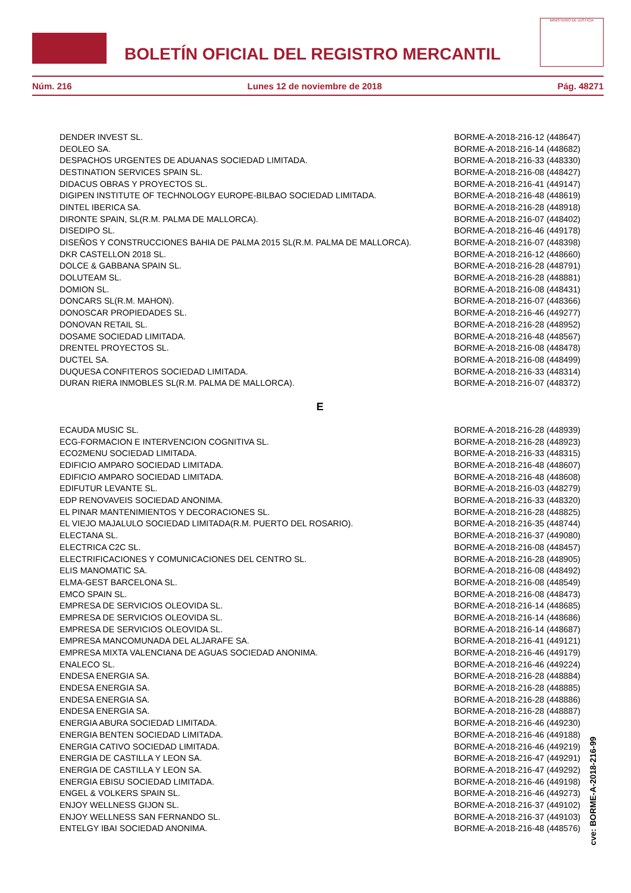BOLETÍN OFICIAL DEL REGISTRO MERCANTIL
MINISTERIO DE JUSTICIA
Núm. 216 Lunes 12 de noviembre de 2018 Pág. 48271
| DENDER INVEST SL. | BORME-A-2018-216-12 (448647) |
| DEOLEO SA. | BORME-A-2018-216-14 (448682) |
| DESPACHOS URGENTES DE ADUANAS SOCIEDAD LIMITADA. | BORME-A-2018-216-33 (448330) |
| DESTINATION SERVICES SPAIN SL. | BORME-A-2018-216-08 (448427) |
| DIDACUS OBRAS Y PROYECTOS SL. | BORME-A-2018-216-41 (449147) |
| DIGIPEN INSTITUTE OF TECHNOLOGY EUROPE-BILBAO SOCIEDAD LIMITADA. | BORME-A-2018-216-48 (448619) |
| DINTEL IBERICA SA. | BORME-A-2018-216-28 (448918) |
| DIRONTE SPAIN, SL(R.M. PALMA DE MALLORCA). | BORME-A-2018-216-07 (448402) |
| DISEDIPO SL. | BORME-A-2018-216-46 (449178) |
| DISEÑOS Y CONSTRUCCIONES BAHIA DE PALMA 2015 SL(R.M. PALMA DE MALLORCA). | BORME-A-2018-216-07 (448398) |
| DKR CASTELLON 2018 SL. | BORME-A-2018-216-12 (448660) |
| DOLCE & GABBANA SPAIN SL. | BORME-A-2018-216-28 (448791) |
| DOLUTEAM SL. | BORME-A-2018-216-28 (448881) |
| DOMION SL. | BORME-A-2018-216-08 (448431) |
| DONCARS SL(R.M. MAHON). | BORME-A-2018-216-07 (448366) |
| DONOSCAR PROPIEDADES SL. | BORME-A-2018-216-46 (449277) |
| DONOVAN RETAIL SL. | BORME-A-2018-216-28 (448952) |
| DOSAME SOCIEDAD LIMITADA. | BORME-A-2018-216-48 (448567) |
| DRENTEL PROYECTOS SL. | BORME-A-2018-216-08 (448478) |
| DUCTEL SA. | BORME-A-2018-216-08 (448499) |
| DUQUESA CONFITEROS SOCIEDAD LIMITADA. | BORME-A-2018-216-33 (448314) |
| DURAN RIERA INMOBLES SL(R.M. PALMA DE MALLORCA). | BORME-A-2018-216-07 (448372) |
E
| ECAUDA MUSIC SL. | BORME-A-2018-216-28 (448939) |
| ECG-FORMACION E INTERVENCION COGNITIVA SL. | BORME-A-2018-216-28 (448923) |
| ECO2MENU SOCIEDAD LIMITADA. | BORME-A-2018-216-33 (448315) |
| EDIFICIO AMPARO SOCIEDAD LIMITADA. | BORME-A-2018-216-48 (448607) |
| EDIFICIO AMPARO SOCIEDAD LIMITADA. | BORME-A-2018-216-48 (448608) |
| EDIFUTUR LEVANTE SL. | BORME-A-2018-216-03 (448279) |
| EDP RENOVAVEIS SOCIEDAD ANONIMA. | BORME-A-2018-216-33 (448320) |
| EL PINAR MANTENIMIENTOS Y DECORACIONES SL. | BORME-A-2018-216-28 (448825) |
| EL VIEJO MAJALULO SOCIEDAD LIMITADA(R.M. PUERTO DEL ROSARIO). | BORME-A-2018-216-35 (448744) |
| ELECTANA SL. | BORME-A-2018-216-37 (449080) |
| ELECTRICA C2C SL. | BORME-A-2018-216-08 (448457) |
| ELECTRIFICACIONES Y COMUNICACIONES DEL CENTRO SL. | BORME-A-2018-216-28 (448905) |
| ELIS MANOMATIC SA. | BORME-A-2018-216-08 (448492) |
| ELMA-GEST BARCELONA SL. | BORME-A-2018-216-08 (448549) |
| EMCO SPAIN SL. | BORME-A-2018-216-08 (448473) |
| EMPRESA DE SERVICIOS OLEOVIDA SL. | BORME-A-2018-216-14 (448685) |
| EMPRESA DE SERVICIOS OLEOVIDA SL. | BORME-A-2018-216-14 (448686) |
| EMPRESA DE SERVICIOS OLEOVIDA SL. | BORME-A-2018-216-14 (448687) |
| EMPRESA MANCOMUNADA DEL ALJARAFE SA. | BORME-A-2018-216-41 (449121) |
| EMPRESA MIXTA VALENCIANA DE AGUAS SOCIEDAD ANONIMA. | BORME-A-2018-216-46 (449179) |
| ENALECO SL. | BORME-A-2018-216-46 (449224) |
| ENDESA ENERGIA SA. | BORME-A-2018-216-28 (448884) |
| ENDESA ENERGIA SA. | BORME-A-2018-216-28 (448885) |
| ENDESA ENERGIA SA. | BORME-A-2018-216-28 (448886) |
| ENDESA ENERGIA SA. | BORME-A-2018-216-28 (448887) |
| ENERGIA ABURA SOCIEDAD LIMITADA. | BORME-A-2018-216-46 (449230) |
| ENERGIA BENTEN SOCIEDAD LIMITADA. | BORME-A-2018-216-46 (449188) |
| ENERGIA CATIVO SOCIEDAD LIMITADA. | BORME-A-2018-216-46 (449219) |
| ENERGIA DE CASTILLA Y LEON SA. | BORME-A-2018-216-47 (449291) |
| ENERGIA DE CASTILLA Y LEON SA. | BORME-A-2018-216-47 (449292) |
| ENERGIA EBISU SOCIEDAD LIMITADA. | BORME-A-2018-216-46 (449198) |
| ENGEL & VOLKERS SPAIN SL. | BORME-A-2018-216-46 (449273) |
| ENJOY WELLNESS GIJON SL. | BORME-A-2018-216-37 (449102) |
| ENJOY WELLNESS SAN FERNANDO SL. | BORME-A-2018-216-37 (449103) |
| ENTELGY IBAI SOCIEDAD ANONIMA. | BORME-A-2018-216-48 (448576) |
cve: BORME-A-2018-216-99